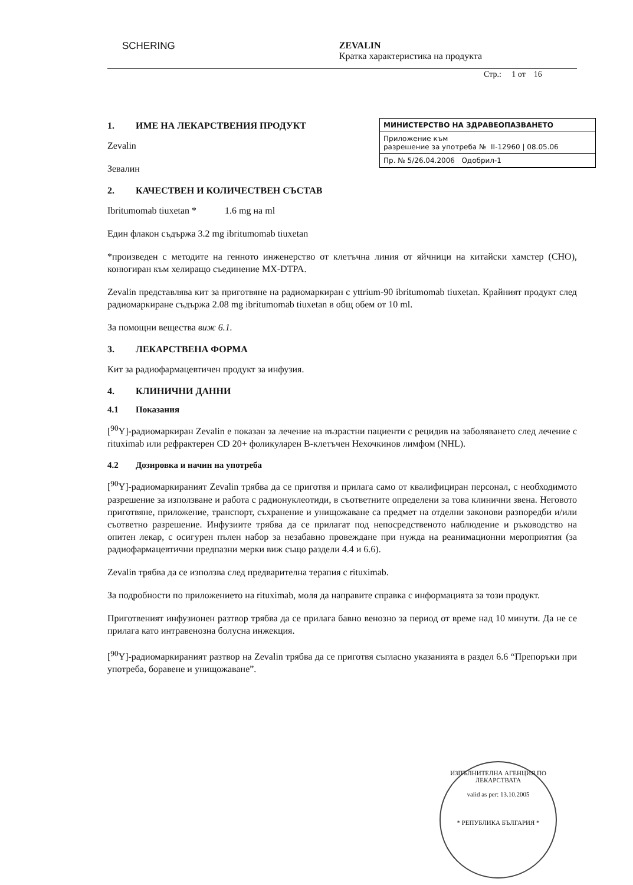SCHERING ZEVALIN
Кратка характеристика на продукта
Стр.: 1 от 16
МИНИСТЕРСТВО НА ЗДРАВЕОПАЗВАНЕТО
Приложение към
разрешение за употреба № II-12960 | 08.05.06
Пр. № 5/26.04.2006 Одобрил-1
1. ИМЕ НА ЛЕКАРСТВЕНИЯ ПРОДУКТ
Zevalin
Зевалин
2. КАЧЕСТВЕН И КОЛИЧЕСТВЕН СЪСТАВ
Ibritumomab tiuxetan * 1.6 mg на ml
Един флакон съдържа 3.2 mg ibritumomab tiuxetan
*произведен с методите на генното инженерство от клетъчна линия от яйчници на китайски хамстер (CHO), конюгиран към хелиращо съединение MX-DTPA.
Zevalin представлява кит за приготвяне на радиомаркиран с yttrium-90 ibritumomab tiuxetan. Крайният продукт след радиомаркиране съдържа 2.08 mg ibritumomab tiuxetan в общ обем от 10 ml.
За помощни вещества виж 6.1.
3. ЛЕКАРСТВЕНА ФОРМА
Кит за радиофармацевтичен продукт за инфузия.
4. КЛИНИЧНИ ДАННИ
4.1 Показания
[<sup>90</sup>Y]-радиомаркиран Zevalin е показан за лечение на възрастни пациенти с рецидив на заболяването след лечение с rituximab или рефрактерен CD 20+ фоликуларен B-клетъчен Нехочкинов лимфом (NHL).
4.2 Дозировка и начин на употреба
[<sup>90</sup>Y]-радиомаркираният Zevalin трябва да се приготвя и прилага само от квалифициран персонал, с необходимото разрешение за използване и работа с радионуклеотиди, в съответните определени за това клинични звена. Неговото приготвяне, приложение, транспорт, съхранение и унищожаване са предмет на отделни законови разпоредби и/или съответно разрешение. Инфузиите трябва да се прилагат под непосредственото наблюдение и ръководство на опитен лекар, с осигурен пълен набор за незабавно провеждане при нужда на реанимационни мероприятия (за радиофармацевтични предпазни мерки виж също раздели 4.4 и 6.6).
Zevalin трябва да се използва след предварителна терапия с rituximab.
За подробности по приложението на rituximab, моля да направите справка с информацията за този продукт.
Приготвеният инфузионен разтвор трябва да се прилага бавно венозно за период от време над 10 минути. Да не се прилага като интравенозна болусна инжекция.
[<sup>90</sup>Y]-радиомаркираният разтвор на Zevalin трябва да се приготвя съгласно указанията в раздел 6.6 “Препоръки при употреба, боравене и унищожаване”.
ИЗПЪЛНИТЕЛНА АГЕНЦИЯ ПО ЛЕКАРСТВАТА
valid as per: 13.10.2005
* РЕПУБЛИКА БЪЛГАРИЯ *